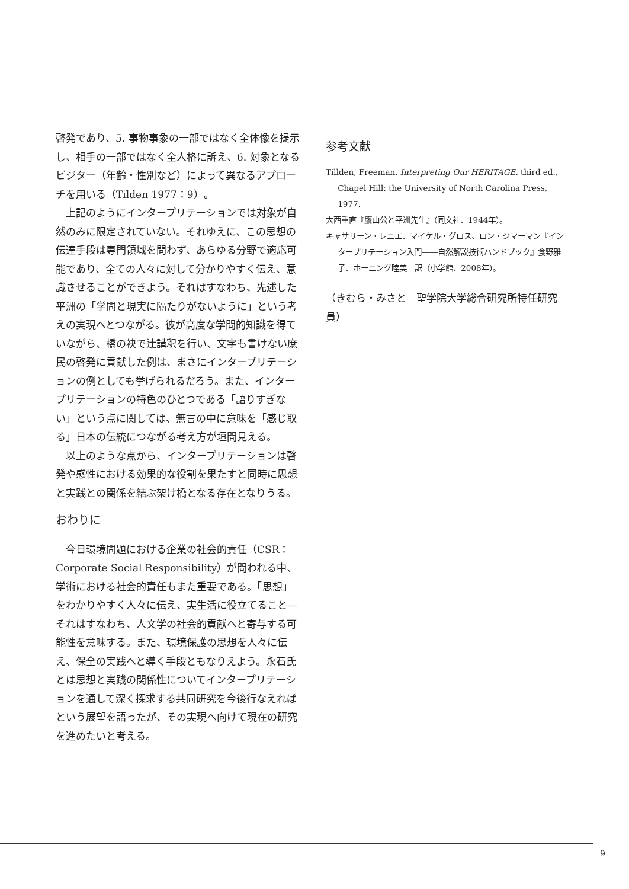啓発であり、5. 事物事象の一部ではなく全体像を提示し、相手の一部ではなく全人格に訴え、6. 対象となるビジター（年齢・性別など）によって異なるアプローチを用いる（Tilden 1977：9）。
上記のようにインタープリテーションでは対象が自然のみに限定されていない。それゆえに、この思想の伝達手段は専門領域を問わず、あらゆる分野で適応可能であり、全ての人々に対して分かりやすく伝え、意識させることができよう。それはすなわち、先述した平洲の「学問と現実に隔たりがないように」という考えの実現へとつながる。彼が高度な学問的知識を得ていながら、橋の袂で辻講釈を行い、文字も書けない庶民の啓発に貢献した例は、まさにインタープリテーションの例としても挙げられるだろう。また、インタープリテーションの特色のひとつである「語りすぎない」という点に関しては、無言の中に意味を「感じ取る」日本の伝統につながる考え方が垣間見える。
以上のような点から、インタープリテーションは啓発や感性における効果的な役割を果たすと同時に思想と実践との関係を結ぶ架け橋となる存在となりうる。
おわりに
今日環境問題における企業の社会的責任（CSR：Corporate Social Responsibility）が問われる中、学術における社会的責任もまた重要である。「思想」をわかりやすく人々に伝え、実生活に役立てること―それはすなわち、人文学の社会的貢献へと寄与する可能性を意味する。また、環境保護の思想を人々に伝え、保全の実践へと導く手段ともなりえよう。永石氏とは思想と実践の関係性についてインタープリテーションを通して深く探求する共同研究を今後行なえればという展望を語ったが、その実現へ向けて現在の研究を進めたいと考える。
参考文献
Tillden, Freeman. Interpreting Our HERITAGE. third ed., Chapel Hill: the University of North Carolina Press, 1977.
大西重直『鷹山公と平洲先生』（同文社、1944年）。
キャサリーン・レニエ、マイケル・グロス、ロン・ジマーマン『インタープリテーション入門――自然解説技術ハンドブック』食野雅子、ホーニング睦美　訳（小学館、2008年）。
（きむら・みさと　聖学院大学総合研究所特任研究員）
9